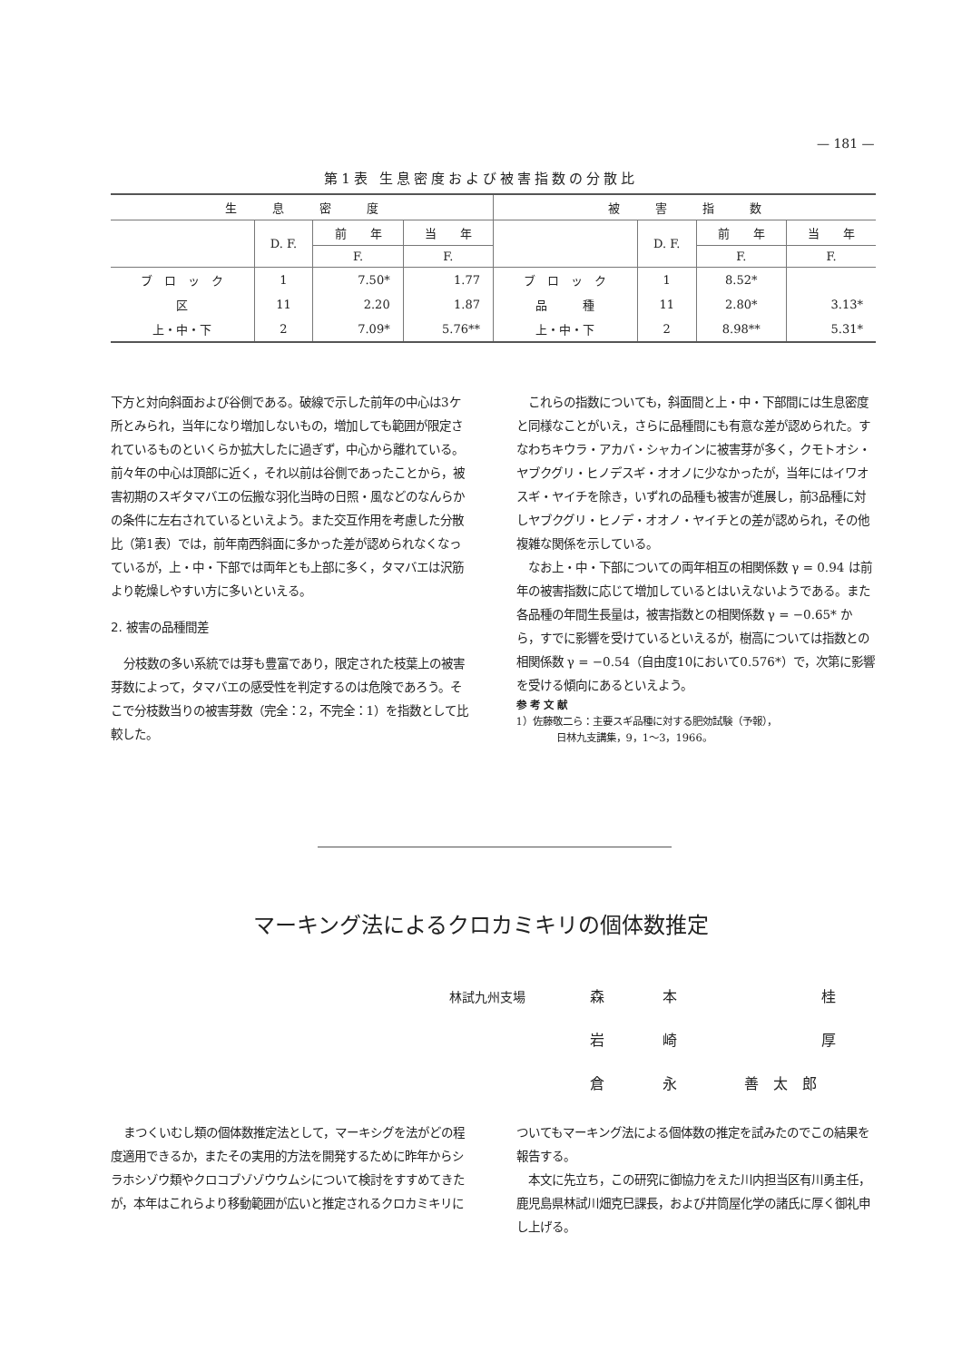— 181 —
第1表 生息密度および被害指数の分散比
| 生 息 密 度 | | | | 被 害 指 数 | | | |
| --- | --- | --- | --- | --- | --- | --- | --- |
| | D. F. | 前 年 | 当 年 | | D. F. | 前 年 | 当 年 |
| | | F. | F. | | | F. | F. |
| ブ ロ ッ ク | 1 | 7.50* | 1.77 | ブ ロ ッ ク | 1 | 8.52* | |
| 区 | 11 | 2.20 | 1.87 | 品 種 | 11 | 2.80* | 3.13* |
| 上・中・下 | 2 | 7.09* | 5.76** | 上・中・下 | 2 | 8.98** | 5.31* |
下方と対向斜面および谷側である。破線で示した前年の中心は3ケ所とみられ，当年になり増加しないもの，増加しても範囲が限定されているものといくらか拡大したに過ぎず，中心から離れている。前々年の中心は頂部に近く，それ以前は谷側であったことから，被害初期のスギタマバエの伝搬な羽化当時の日照・風などのなんらかの条件に左右されているといえよう。また交互作用を考慮した分散比（第1表）では，前年南西斜面に多かった差が認められなくなっているが，上・中・下部では両年とも上部に多く，タマバエは沢筋より乾燥しやすい方に多いといえる。
2. 被害の品種間差
分枝数の多い系統では芽も豊富であり，限定された枝葉上の被害芽数によって，タマバエの感受性を判定するのは危険であろう。そこで分枝数当りの被害芽数（完全：2，不完全：1）を指数として比較した。
これらの指数についても，斜面間と上・中・下部間には生息密度と同様なことがいえ，さらに品種間にも有意な差が認められた。すなわちキウラ・アカバ・シャカインに被害芽が多く，クモトオシ・ヤブクグリ・ヒノデスギ・オオノに少なかったが，当年にはイワオスギ・ヤイチを除き，いずれの品種も被害が進展し，前3品種に対しヤブクグリ・ヒノデ・オオノ・ヤイチとの差が認められ，その他複雑な関係を示している。
なお上・中・下部についての両年相互の相関係数 γ = 0.94 は前年の被害指数に応じて増加しているとはいえないようである。また各品種の年間生長量は，被害指数との相関係数 γ = −0.65* から，すでに影響を受けているといえるが，樹高については指数との相関係数 γ = −0.54（自由度10において0.576*）で，次第に影響を受ける傾向にあるといえよう。
参 考 文 献
1）佐藤敬二ら：主要スギ品種に対する肥効試験（予報），
　　　　日林九支講集，9，1～3，1966。
マーキング法によるクロカミキリの個体数推定
林試九州支場 森 本 桂
岩崎厚
倉 永 善　太　郎
まつくいむし類の個体数推定法として，マーキシグを法がどの程度適用できるか，またその実用的方法を開発するために昨年からシラホシゾウ類やクロコブゾゾウウムシについて検討をすすめてきたが，本年はこれらより移動範囲が広いと推定されるクロカミキリに
ついてもマーキング法による個体数の推定を試みたのでこの結果を報告する。
本文に先立ち，この研究に御協力をえた川内担当区有川勇主任，鹿児島県林試川畑克巳課長，および井筒屋化学の諸氏に厚く御礼申し上げる。